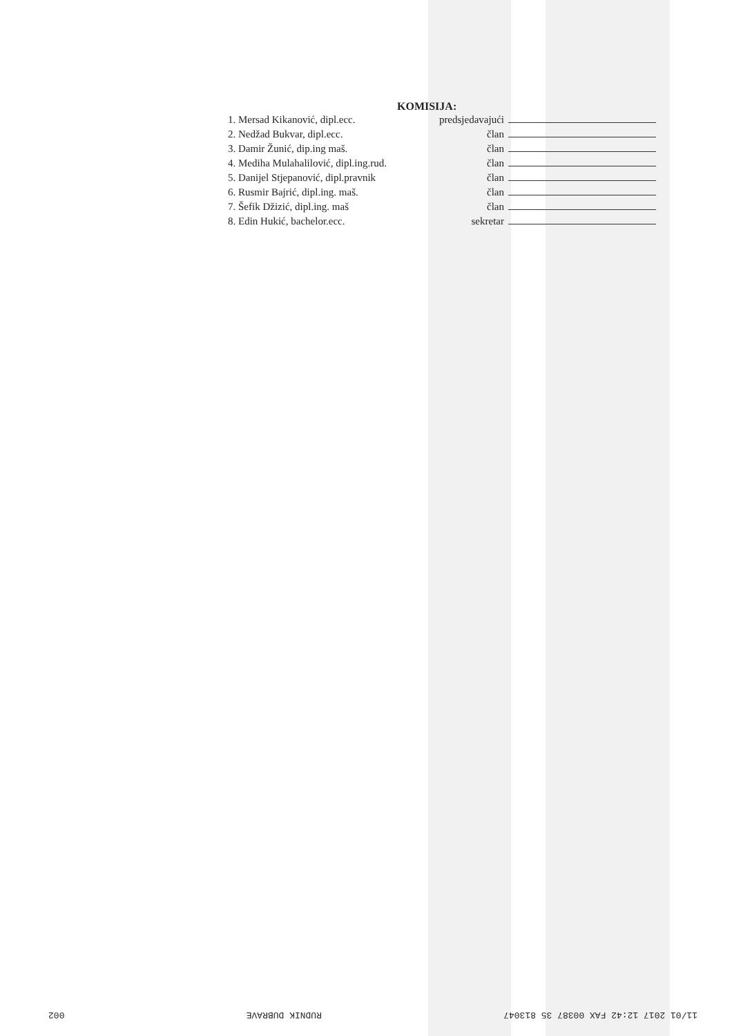KOMISIJA:
1. Mersad Kikanović, dipl.ecc. predsjedavajući
2. Nedžad Bukvar, dipl.ecc. član
3. Damir Žunić, dip.ing maš. član
4. Mediha Mulahalilović, dipl.ing.rud. član
5. Danijel Stjepanović, dipl.pravnik član
6. Rusmir Bajrić, dipl.ing. maš. član
7. Šefik Džizić, dipl.ing. maš član
8. Edin Hukić, bachelor.ecc. sekretar
11/01 2017 12:42 FAX 00387 35 813047 RUDNIK DUBRAVE 002